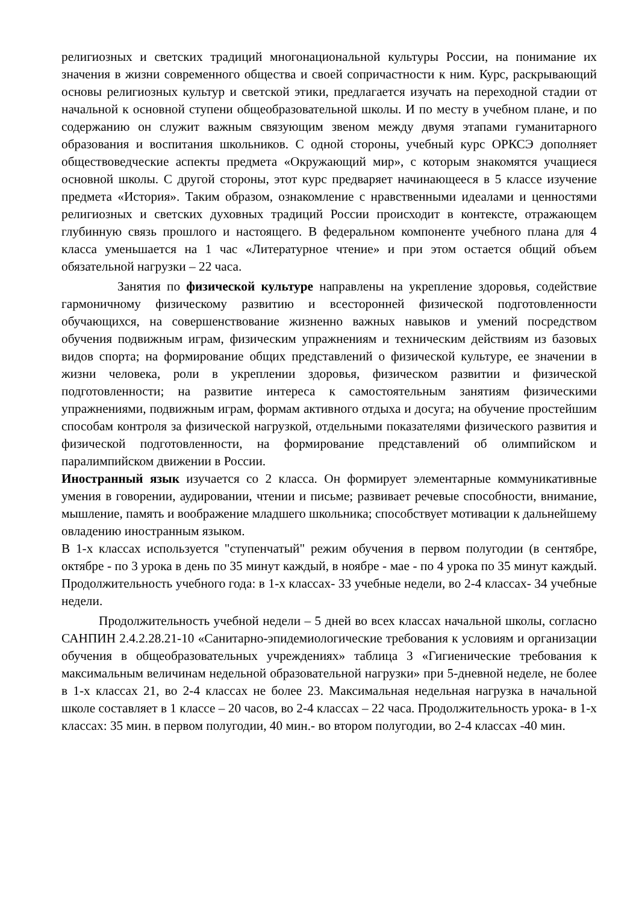религиозных и светских традиций многонациональной культуры России, на понимание их значения в жизни современного общества и своей сопричастности к ним. Курс, раскрывающий основы религиозных культур и светской этики, предлагается изучать на переходной стадии от начальной к основной ступени общеобразовательной школы. И по месту в учебном плане, и по содержанию он служит важным связующим звеном между двумя этапами гуманитарного образования и воспитания школьников. С одной стороны, учебный курс ОРКСЭ дополняет обществоведческие аспекты предмета «Окружающий мир», с которым знакомятся учащиеся основной школы. С другой стороны, этот курс предваряет начинающееся в 5 классе изучение предмета «История». Таким образом, ознакомление с нравственными идеалами и ценностями религиозных и светских духовных традиций России происходит в контексте, отражающем глубинную связь прошлого и настоящего. В федеральном компоненте учебного плана для 4 класса уменьшается на 1 час «Литературное чтение» и при этом остается общий объем обязательной нагрузки – 22 часа.
Занятия по физической культуре направлены на укрепление здоровья, содействие гармоничному физическому развитию и всесторонней физической подготовленности обучающихся, на совершенствование жизненно важных навыков и умений посредством обучения подвижным играм, физическим упражнениям и техническим действиям из базовых видов спорта; на формирование общих представлений о физической культуре, ее значении в жизни человека, роли в укреплении здоровья, физическом развитии и физической подготовленности; на развитие интереса к самостоятельным занятиям физическими упражнениями, подвижным играм, формам активного отдыха и досуга; на обучение простейшим способам контроля за физической нагрузкой, отдельными показателями физического развития и физической подготовленности, на формирование представлений об олимпийском и паралимпийском движении в России.
Иностранный язык изучается со 2 класса. Он формирует элементарные коммуникативные умения в говорении, аудировании, чтении и письме; развивает речевые способности, внимание, мышление, память и воображение младшего школьника; способствует мотивации к дальнейшему овладению иностранным языком.
В 1-х классах используется "ступенчатый" режим обучения в первом полугодии (в сентябре, октябре - по 3 урока в день по 35 минут каждый, в ноябре - мае - по 4 урока по 35 минут каждый. Продолжительность учебного года: в 1-х классах- 33 учебные недели, во 2-4 классах- 34 учебные недели.
Продолжительность учебной недели – 5 дней во всех классах начальной школы, согласно САНПИН 2.4.2.28.21-10 «Санитарно-эпидемиологические требования к условиям и организации обучения в общеобразовательных учреждениях» таблица 3 «Гигиенические требования к максимальным величинам недельной образовательной нагрузки» при 5-дневной неделе, не более в 1-х классах 21, во 2-4 классах не более 23. Максимальная недельная нагрузка в начальной школе составляет в 1 классе – 20 часов, во 2-4 классах – 22 часа. Продолжительность урока- в 1-х классах: 35 мин. в первом полугодии, 40 мин.- во втором полугодии, во 2-4 классах -40 мин.